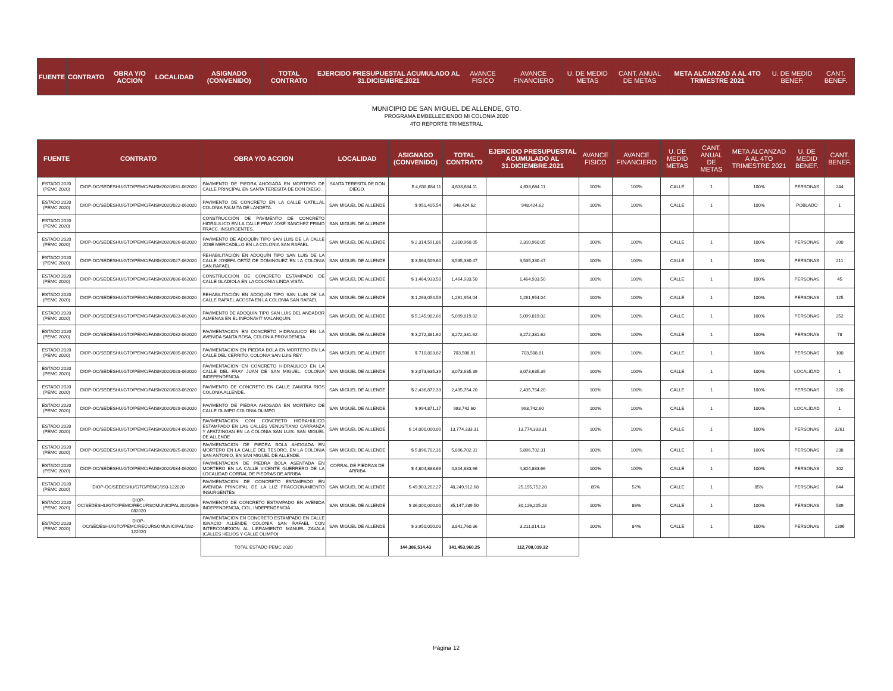| FUENTE | CONTRATO | OBRA Y/O ACCION | LOCALIDAD | ASIGNADO (CONVENIDO) | TOTAL CONTRATO | EJERCIDO PRESUPUESTAL ACUMULADO AL 31.DICIEMBRE.2021 | AVANCE FISICO | AVANCE FINANCIERO | U. DE MEDID METAS | CANT. ANUAL DE METAS | META ALCANZAD A AL 4TO TRIMESTRE 2021 | U. DE MEDID BENEF. | CANT. BENEF. |
| --- | --- | --- | --- | --- | --- | --- | --- | --- | --- | --- | --- | --- | --- |
MUNICIPIO DE SAN MIGUEL DE ALLENDE, GTO.
PROGRAMA EMBELLECIENDO MI COLONIA 2020
4TO REPORTE TRIMESTRAL
| FUENTE | CONTRATO | OBRA Y/O ACCION | LOCALIDAD | ASIGNADO (CONVENIDO) | TOTAL CONTRATO | EJERCIDO PRESUPUESTAL ACUMULADO AL 31.DICIEMBRE.2021 | AVANCE FISICO | AVANCE FINANCIERO | U. DE MEDID METAS | CANT. ANUAL DE METAS | META ALCANZAD A AL 4TO TRIMESTRE 2021 | U. DE MEDID BENEF. | CANT. BENEF. |
| --- | --- | --- | --- | --- | --- | --- | --- | --- | --- | --- | --- | --- | --- |
| ESTADO 2020 (PEMC 2020) | DIOP-OC/SEDESHU/GTO/PEMC/FAISM2020/031-062020 | PAVIMENTO DE PIEDRA AHOGADA EN MORTERO DE CALLE PRINCIPAL EN SANTA TERESITA DE DON DIEGO. | SANTA TERESITA DE DON DIEGO. | $ 4,638,684.11 | 4,638,684.11 | 4,638,684.11 | 100% | 100% | CALLE | 1 | 100% | PERSONAS | 244 |
| ESTADO 2020 (PEMC 2020) | DIOP-OC/SEDESHU/GTO/PEMC/FAISM2020/022-062020 | PAVIMENTO DE CONCRETO EN LA CALLE GATILLAL COLONIA PALMITA DE LANDETA. | SAN MIGUEL DE ALLENDE | $ 951,405.54 | 948,424.62 | 948,424.62 | 100% | 100% | CALLE | 1 | 100% | POBLADO | 1 |
| ESTADO 2020 (PEMC 2020) | | CONSTRUCCIÓN DE PAVIMENTO DE CONCRETO HIDRAULICO EN LA CALLE FRAY JOSÉ SÁNCHEZ PRIMO FRACC. INSURGENTES. | SAN MIGUEL DE ALLENDE | | | | | | | | | | |
| ESTADO 2020 (PEMC 2020) | DIOP-OC/SEDESHU/GTO/PEMC/FAISM2020/026-062020 | PAVIMENTO DE ADOQUÍN TIPO SAN LUIS DE LA CALLE JOSE MERCADILLO EN LA COLONIA SAN RAFAEL. | SAN MIGUEL DE ALLENDE | $ 2,314,591.86 | 2,310,960.05 | 2,310,960.05 | 100% | 100% | CALLE | 1 | 100% | PERSONAS | 200 |
| ESTADO 2020 (PEMC 2020) | DIOP-OC/SEDESHU/GTO/PEMC/FAISM2020/027-062020 | REHABILITACIÓN EN ADOQUÍN TIPO SAN LUIS DE LA CALLE JOSEFA ORTÍZ DE DOMINGUEZ EN LA COLONIA SAN RAFAEL | SAN MIGUEL DE ALLENDE | $ 3,564,509.60 | 3,535,330.47 | 3,535,330.47 | 100% | 100% | CALLE | 1 | 100% | PERSONAS | 211 |
| ESTADO 2020 (PEMC 2020) | DIOP-OC/SEDESHU/GTO/PEMC/FAISM2020/036-062020 | CONSTRUCCION DE CONCRETO ESTAMPADO DE CALLE GLADIOLA EN LA COLONIA LINDA VISTA. | SAN MIGUEL DE ALLENDE | $ 1,464,933.50 | 1,464,933.50 | 1,464,933.50 | 100% | 100% | CALLE | 1 | 100% | PERSONAS | 45 |
| ESTADO 2020 (PEMC 2020) | DIOP-OC/SEDESHU/GTO/PEMC/FAISM2020/030-062020 | REHABILITACIÓN EN ADOQUÍN TIPO SAN LUIS DE LA CALLE RAFAEL ACOSTA EN LA COLONIA SAN RAFAEL | SAN MIGUEL DE ALLENDE | $ 1,263,054.59 | 1,261,954.04 | 1,261,954.04 | 100% | 100% | CALLE | 1 | 100% | PERSONAS | 125 |
| ESTADO 2020 (PEMC 2020) | DIOP-OC/SEDESHU/GTO/PEMC/FAISM2020/023-062020 | PAVIMENTO DE ADOQUÍN TIPO SAN LUIS DEL ANDADOR ALMENAS EN EL INFONAVIT MALANQUIN. | SAN MIGUEL DE ALLENDE | $ 5,145,982.66 | 5,099,819.02 | 5,099,819.02 | 100% | 100% | CALLE | 1 | 100% | PERSONAS | 252 |
| ESTADO 2020 (PEMC 2020) | DIOP-OC/SEDESHU/GTO/PEMC/FAISM2020/032-062020 | PAVIMENTACION EN CONCRETO HIDRAULICO EN LA AVENIDA SANTA ROSA, COLONIA PROVIDENCIA | SAN MIGUEL DE ALLENDE | $ 3,272,381.62 | 3,272,381.62 | 3,272,381.62 | 100% | 100% | CALLE | 1 | 100% | PERSONAS | 78 |
| ESTADO 2020 (PEMC 2020) | DIOP-OC/SEDESHU/GTO/PEMC/FAISM2020/035-062020 | PAVIMENTACION EN PIEDRA BOLA EN MORTERO EN LA CALLE DEL CERRITO, COLONIA SAN LUIS REY. | SAN MIGUEL DE ALLENDE | $ 710,803.82 | 703,508.81 | 703,508.81 | 100% | 100% | CALLE | 1 | 100% | PERSONAS | 100 |
| ESTADO 2020 (PEMC 2020) | DIOP-OC/SEDESHU/GTO/PEMC/FAISM2020/028-062020 | PAVIMENTACION EN CONCRETO HIDRAULICO EN LA CALLE DEL FRAY JUAN DE SAN MIGUEL, COLONIA INDEPENDENCIA. | SAN MIGUEL DE ALLENDE | $ 3,073,635.39 | 3,073,635.39 | 3,073,635.39 | 100% | 100% | CALLE | 1 | 100% | LOCALIDAD | 1 |
| ESTADO 2020 (PEMC 2020) | DIOP-OC/SEDESHU/GTO/PEMC/FAISM2020/033-062020 | PAVIMENTO DE CONCRETO EN CALLE ZAMORA RIOS COLONIA ALLENDE. | SAN MIGUEL DE ALLENDE | $ 2,436,872.33 | 2,435,754.20 | 2,435,754.20 | 100% | 100% | CALLE | 1 | 100% | PERSONAS | 320 |
| ESTADO 2020 (PEMC 2020) | DIOP-OC/SEDESHU/GTO/PEMC/FAISM2020/029-062020 | PAVIMENTO DE PIEDRA AHOGADA EN MORTERO DE CALLE OLIMPO COLONIA OLIMPO. | SAN MIGUEL DE ALLENDE | $ 994,871.17 | 993,742.60 | 993,742.60 | 100% | 100% | CALLE | 1 | 100% | LOCALIDAD | 1 |
| ESTADO 2020 (PEMC 2020) | DIOP-OC/SEDESHU/GTO/PEMC/FAISM2020/024-062020 | PAVIMENTACION CON CONCRETO HIDRAHULICO ESTAMPADO EN LAS CALLES VENUSTIANO CARRANZA Y APATZINGAN EN LA COLONIA SAN LUIS. SAN MIGUEL DE ALLENDE | SAN MIGUEL DE ALLENDE | $ 14,000,000.00 | 13,774,333.31 | 13,774,333.31 | 100% | 100% | CALLE | 1 | 100% | PERSONAS | 3261 |
| ESTADO 2020 (PEMC 2020) | DIOP-OC/SEDESHU/GTO/PEMC/FAISM2020/025-062020 | PAVIMENTACION DE PIEDRA BOLA AHOGADA EN MORTERO EN LA CALLE DEL TESORO, EN LA COLONIA SAN ANTONIO, EN SAN MIGUEL DE ALLENDE. | SAN MIGUEL DE ALLENDE | $ 5,896,702.31 | 5,896,702.31 | 5,896,702.31 | 100% | 100% | CALLE | 1 | 100% | PERSONAS | 238 |
| ESTADO 2020 (PEMC 2020) | DIOP-OC/SEDESHU/GTO/PEMC/FAISM2020/034-062020 | PAVIMENTACION DE PIEDRA BOLA ASENTADA EN MORTERO EN LA CALLE VICENTE GUERRERO DE LA LOCALIDAD CORRAL DE PIEDRAS DE ARRIBA | CORRAL DE PIEDRAS DE ARRIBA | $ 4,804,883.66 | 4,804,883.66 | 4,804,883.66 | 100% | 100% | CALLE | 1 | 100% | PERSONAS | 102 |
| ESTADO 2020 (PEMC 2020) | DIOP-OC/SEDESHU/GTO/PEMC/093-122020 | PAVIMENTACION DE CONCRETO ESTAMPADO EN AVENIDA PRINCIPAL DE LA LUZ FRACCIONAMIENTO INSURGENTES | SAN MIGUEL DE ALLENDE | $ 49,903,202.27 | 48,249,912.68 | 25,155,752.20 | 85% | 52% | CALLE | 1 | 85% | PERSONAS | 644 |
| ESTADO 2020 (PEMC 2020) | DIOP-OC/SEDESHU/GTO/PEMC/RECURSOMUNICIPAL2020/066-082020 | PAVIMENTO DE CONCRETO ESTAMPADO EN AVENIDA INDEPENDENCIA, COL. INDEPENDENCIA | SAN MIGUEL DE ALLENDE | $ 36,000,000.00 | 35,147,239.50 | 30,126,205.28 | 100% | 86% | CALLE | 1 | 100% | PERSONAS | 589 |
| ESTADO 2020 (PEMC 2020) | DIOP-OC/SEDESHU/GTO/PEMC/RECURSOMUNICIPAL/092-122020 | PAVIMENTACION EN CONCRETO ESTAMPADO EN CALLE IGNACIO ALLENDE COLONIA SAN RAFAEL CON INTERCONEXION AL LIBRAMIENTO MANUEL ZAVALA (CALLES HELIOS Y CALLE OLIMPO) | SAN MIGUEL DE ALLENDE | $ 3,950,000.00 | 3,841,760.36 | 3,211,014.13 | 100% | 84% | CALLE | 1 | 100% | PERSONAS | 1396 |
| | | TOTAL ESTADO PEMC 2020 | | 144,386,514.43 | 141,453,960.25 | 112,708,019.32 | | | | | | | |
Página 12